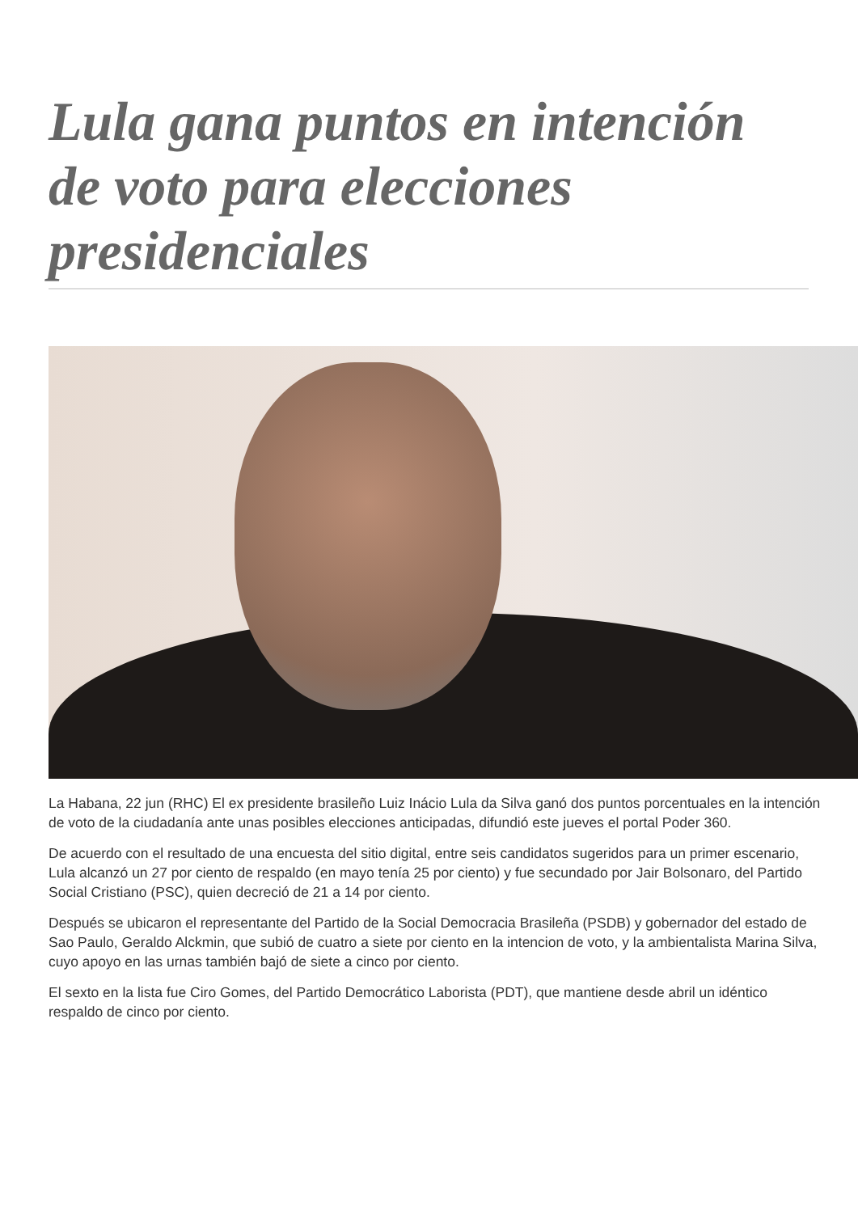Lula gana puntos en intención de voto para elecciones presidenciales
La Habana, 22 jun (RHC) El ex presidente brasileño Luiz Inácio Lula da Silva ganó dos puntos porcentuales en la intención de voto de la ciudadanía ante unas posibles elecciones anticipadas, difundió este jueves el portal Poder 360.
De acuerdo con el resultado de una encuesta del sitio digital, entre seis candidatos sugeridos para un primer escenario, Lula alcanzó un 27 por ciento de respaldo (en mayo tenía 25 por ciento) y fue secundado por Jair Bolsonaro, del Partido Social Cristiano (PSC), quien decreció de 21 a 14 por ciento.
Después se ubicaron el representante del Partido de la Social Democracia Brasileña (PSDB) y gobernador del estado de Sao Paulo, Geraldo Alckmin, que subió de cuatro a siete por ciento en la intencion de voto, y la ambientalista Marina Silva, cuyo apoyo en las urnas también bajó de siete a cinco por ciento.
El sexto en la lista fue Ciro Gomes, del Partido Democrático Laborista (PDT), que mantiene desde abril un idéntico respaldo de cinco por ciento.